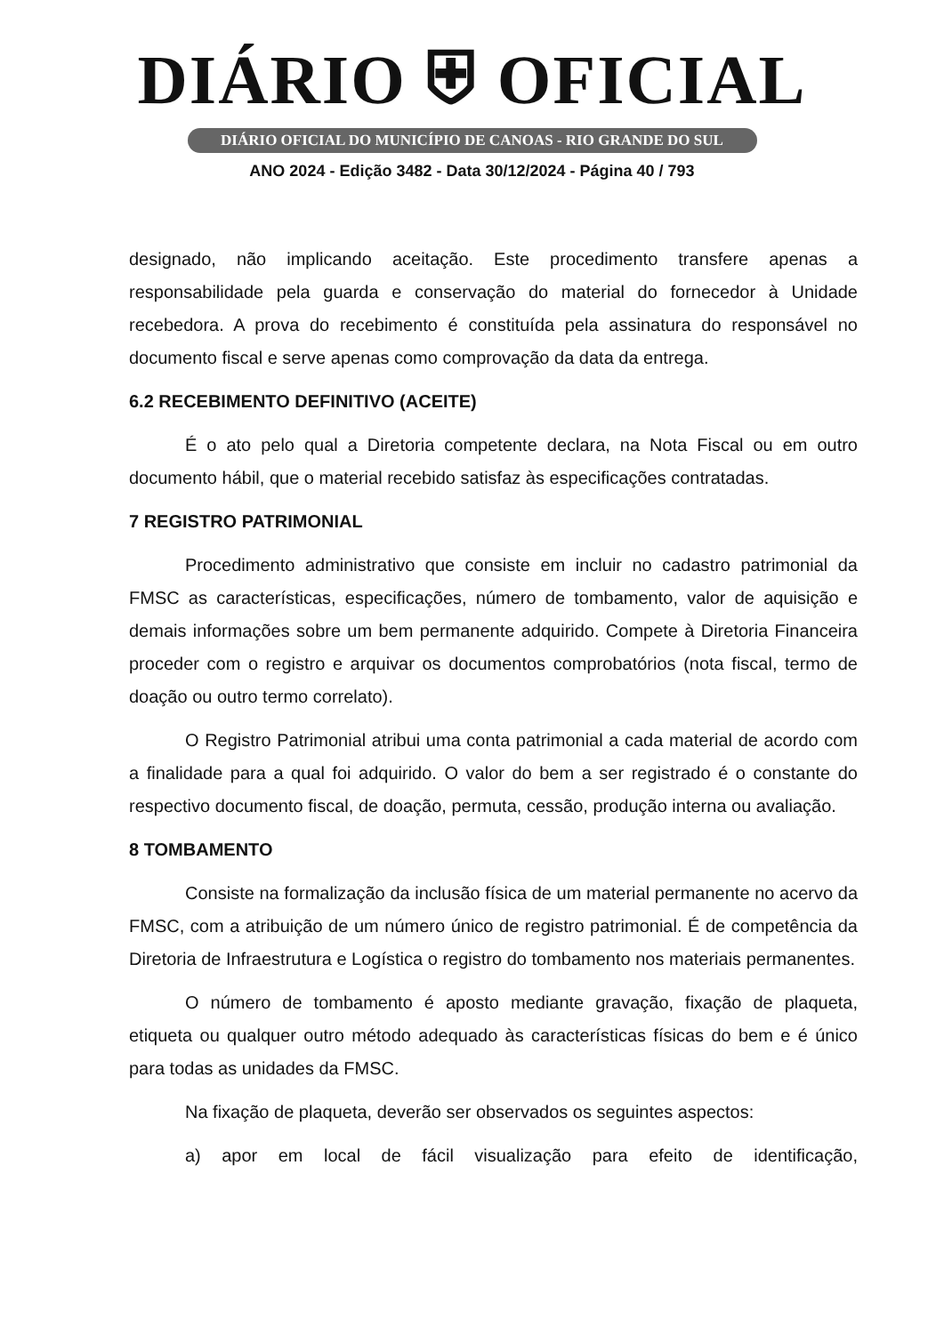DIÁRIO ⛨ OFICIAL
DIÁRIO OFICIAL DO MUNICÍPIO DE CANOAS - RIO GRANDE DO SUL
ANO 2024 - Edição 3482 - Data 30/12/2024 - Página 40 / 793
designado, não implicando aceitação. Este procedimento transfere apenas a responsabilidade pela guarda e conservação do material do fornecedor à Unidade recebedora. A prova do recebimento é constituída pela assinatura do responsável no documento fiscal e serve apenas como comprovação da data da entrega.
6.2 RECEBIMENTO DEFINITIVO (ACEITE)
É o ato pelo qual a Diretoria competente declara, na Nota Fiscal ou em outro documento hábil, que o material recebido satisfaz às especificações contratadas.
7 REGISTRO PATRIMONIAL
Procedimento administrativo que consiste em incluir no cadastro patrimonial da FMSC as características, especificações, número de tombamento, valor de aquisição e demais informações sobre um bem permanente adquirido. Compete à Diretoria Financeira proceder com o registro e arquivar os documentos comprobatórios (nota fiscal, termo de doação ou outro termo correlato).
O Registro Patrimonial atribui uma conta patrimonial a cada material de acordo com a finalidade para a qual foi adquirido. O valor do bem a ser registrado é o constante do respectivo documento fiscal, de doação, permuta, cessão, produção interna ou avaliação.
8 TOMBAMENTO
Consiste na formalização da inclusão física de um material permanente no acervo da FMSC, com a atribuição de um número único de registro patrimonial. É de competência da Diretoria de Infraestrutura e Logística o registro do tombamento nos materiais permanentes.
O número de tombamento é aposto mediante gravação, fixação de plaqueta, etiqueta ou qualquer outro método adequado às características físicas do bem e é único para todas as unidades da FMSC.
Na fixação de plaqueta, deverão ser observados os seguintes aspectos:
a) apor em local de fácil visualização para efeito de identificação,